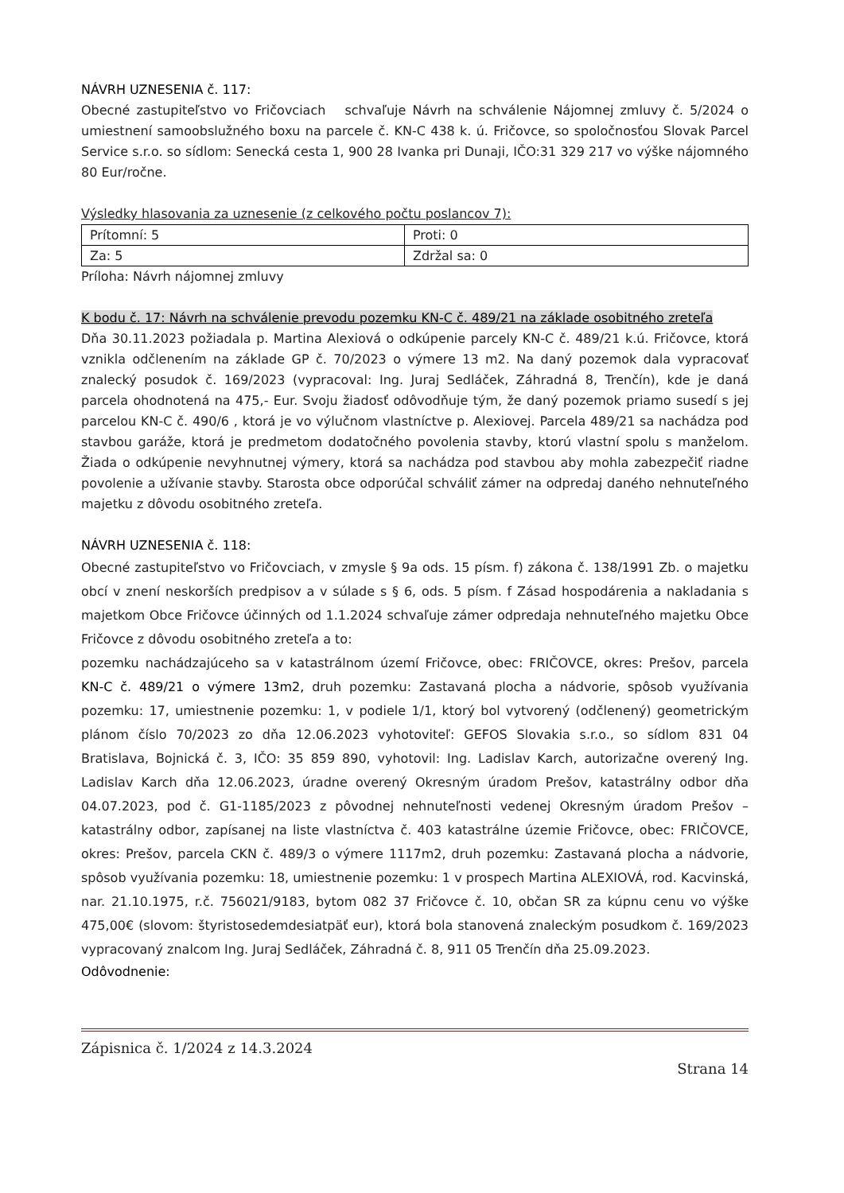NÁVRH UZNESENIA č. 117:
Obecné zastupiteľstvo vo Fričovciach schvaľuje Návrh na schválenie Nájomnej zmluvy č. 5/2024 o umiestnení samoobslužného boxu na parcele č. KN-C 438 k. ú. Fričovce, so spoločnosťou Slovak Parcel Service s.r.o. so sídlom: Senecká cesta 1, 900 28 Ivanka pri Dunaji, IČO:31 329 217 vo výške nájomného 80 Eur/ročne.
Výsledky hlasovania za uznesenie (z celkového počtu poslancov 7):
| Prítomní: 5 | Proti: 0 |
| Za: 5 | Zdržal sa: 0 |
Príloha: Návrh nájomnej zmluvy
K bodu č. 17: Návrh na schválenie prevodu pozemku KN-C č. 489/21 na základe osobitného zreteľa
Dňa 30.11.2023 požiadala p. Martina Alexiová o odkúpenie parcely KN-C č. 489/21 k.ú. Fričovce, ktorá vznikla odčlenením na základe GP č. 70/2023 o výmere 13 m2. Na daný pozemok dala vypracovať znalecký posudok č. 169/2023 (vypracoval: Ing. Juraj Sedláček, Záhradná 8, Trenčín), kde je daná parcela ohodnotená na 475,- Eur. Svoju žiadosť odôvodňuje tým, že daný pozemok priamo susedí s jej parcelou KN-C č. 490/6 , ktorá je vo výlučnom vlastníctve p. Alexiovej. Parcela 489/21 sa nachádza pod stavbou garáže, ktorá je predmetom dodatočného povolenia stavby, ktorú vlastní spolu s manželom. Žiada o odkúpenie nevyhnutnej výmery, ktorá sa nachádza pod stavbou aby mohla zabezpečiť riadne povolenie a užívanie stavby. Starosta obce odporúčal schváliť zámer na odpredaj daného nehnuteľného majetku z dôvodu osobitného zreteľa.
NÁVRH UZNESENIA č. 118:
Obecné zastupiteľstvo vo Fričovciach, v zmysle § 9a ods. 15 písm. f) zákona č. 138/1991 Zb. o majetku obcí v znení neskorších predpisov a v súlade s § 6, ods. 5 písm. f Zásad hospodárenia a nakladania s majetkom Obce Fričovce účinných od 1.1.2024 schvaľuje zámer odpredaja nehnuteľného majetku Obce Fričovce z dôvodu osobitného zreteľa a to:
pozemku nachádzajúceho sa v katastrálnom území Fričovce, obec: FRIČOVCE, okres: Prešov, parcela KN-C č. 489/21 o výmere 13m2, druh pozemku: Zastavaná plocha a nádvorie, spôsob využívania pozemku: 17, umiestnenie pozemku: 1, v podiele 1/1, ktorý bol vytvorený (odčlenený) geometrickým plánom číslo 70/2023 zo dňa 12.06.2023 vyhotoviteľ: GEFOS Slovakia s.r.o., so sídlom 831 04 Bratislava, Bojnická č. 3, IČO: 35 859 890, vyhotovil: Ing. Ladislav Karch, autorizačne overený Ing. Ladislav Karch dňa 12.06.2023, úradne overený Okresným úradom Prešov, katastrálny odbor dňa 04.07.2023, pod č. G1-1185/2023 z pôvodnej nehnuteľnosti vedenej Okresným úradom Prešov – katastrálny odbor, zapísanej na liste vlastníctva č. 403 katastrálne územie Fričovce, obec: FRIČOVCE, okres: Prešov, parcela CKN č. 489/3 o výmere 1117m2, druh pozemku: Zastavaná plocha a nádvorie, spôsob využívania pozemku: 18, umiestnenie pozemku: 1 v prospech Martina ALEXIOVÁ, rod. Kacvinská, nar. 21.10.1975, r.č. 756021/9183, bytom 082 37 Fričovce č. 10, občan SR za kúpnu cenu vo výške 475,00€ (slovom: štyristosedemdesiatpäť eur), ktorá bola stanovená znaleckým posudkom č. 169/2023 vypracovaný znalcom Ing. Juraj Sedláček, Záhradná č. 8, 911 05 Trenčín dňa 25.09.2023.
Odôvodnenie:
Zápisnica č. 1/2024 z 14.3.2024
Strana 14